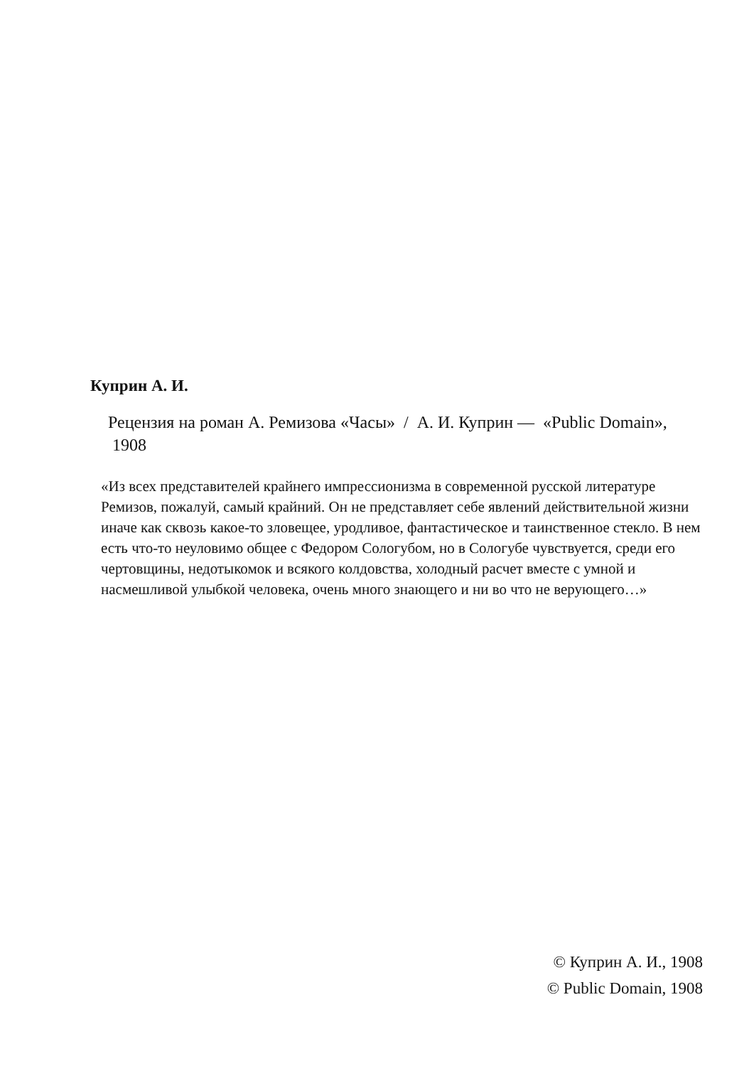Куприн А. И.
Рецензия на роман А. Ремизова «Часы» / А. И. Куприн — «Public Domain», 1908
«Из всех представителей крайнего импрессионизма в современной русской литературе Ремизов, пожалуй, самый крайний. Он не представляет себе явлений действительной жизни иначе как сквозь какое-то зловещее, уродливое, фантастическое и таинственное стекло. В нем есть что-то неуловимо общее с Федором Сологубом, но в Сологубе чувствуется, среди его чертовщины, недотыкомок и всякого колдовства, холодный расчет вместе с умной и насмешливой улыбкой человека, очень много знающего и ни во что не верующего…»
© Куприн А. И., 1908
© Public Domain, 1908